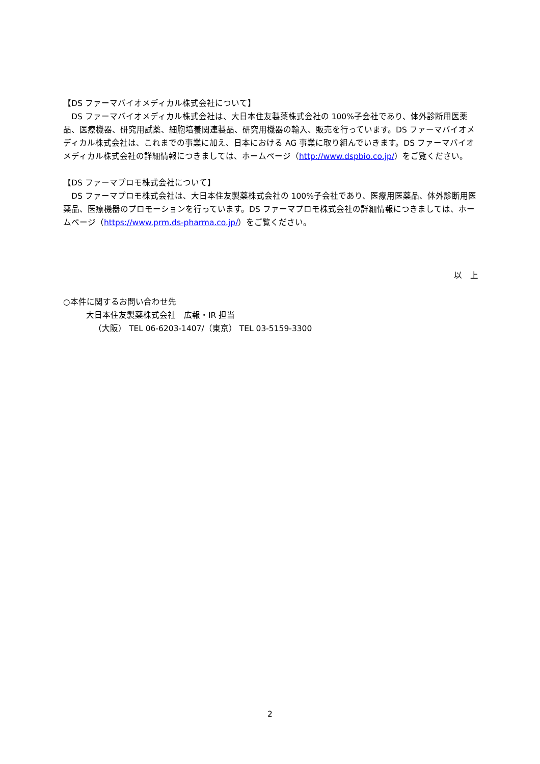【DS ファーマバイオメディカル株式会社について】
　DS ファーマバイオメディカル株式会社は、大日本住友製薬株式会社の 100%子会社であり、体外診断用医薬品、医療機器、研究用試薬、細胞培養関連製品、研究用機器の輸入、販売を行っています。DS ファーマバイオメディカル株式会社は、これまでの事業に加え、日本における AG 事業に取り組んでいきます。DS ファーマバイオメディカル株式会社の詳細情報につきましては、ホームページ（http://www.dspbio.co.jp/）をご覧ください。
【DS ファーマプロモ株式会社について】
　DS ファーマプロモ株式会社は、大日本住友製薬株式会社の 100%子会社であり、医療用医薬品、体外診断用医薬品、医療機器のプロモーションを行っています。DS ファーマプロモ株式会社の詳細情報につきましては、ホームページ（https://www.prm.ds-pharma.co.jp/）をご覧ください。
以　上
○本件に関するお問い合わせ先
大日本住友製薬株式会社　広報・IR 担当
（大阪） TEL 06-6203-1407/（東京） TEL 03-5159-3300
2